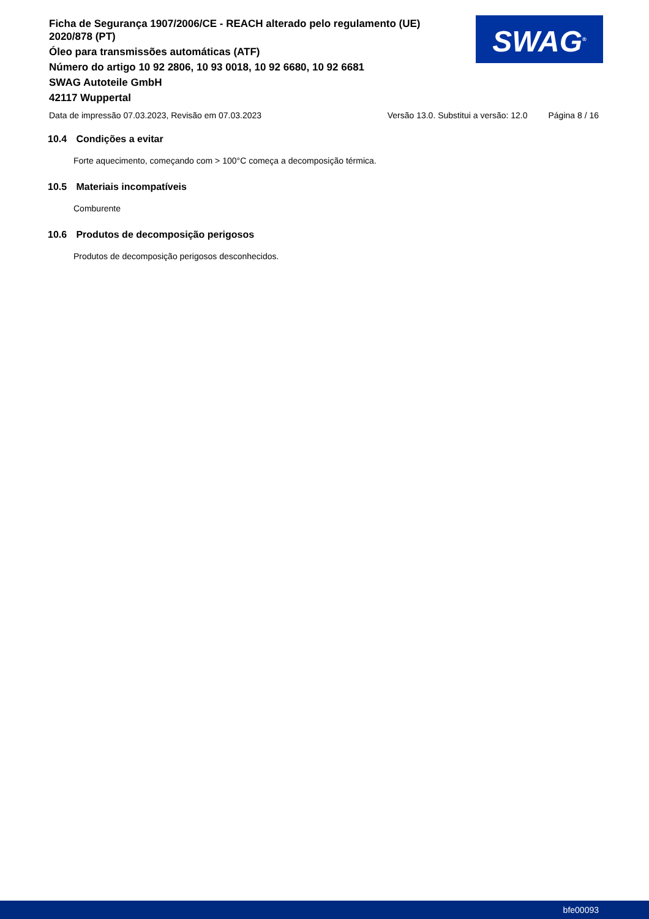Ficha de Segurança 1907/2006/CE - REACH alterado pelo regulamento (UE) 2020/878 (PT)
Óleo para transmissões automáticas (ATF)
Número do artigo 10 92 2806, 10 93 0018, 10 92 6680, 10 92 6681
SWAG Autoteile GmbH
42117 Wuppertal
SWAG<sup>®</sup>
Data de impressão 07.03.2023, Revisão em 07.03.2023 Versão 13.0. Substitui a versão: 12.0 Página 8 / 16
10.4 Condições a evitar
Forte aquecimento, começando com > 100°C começa a decomposição térmica.
10.5 Materiais incompatíveis
Comburente
10.6 Produtos de decomposição perigosos
Produtos de decomposição perigosos desconhecidos.
bfe00093